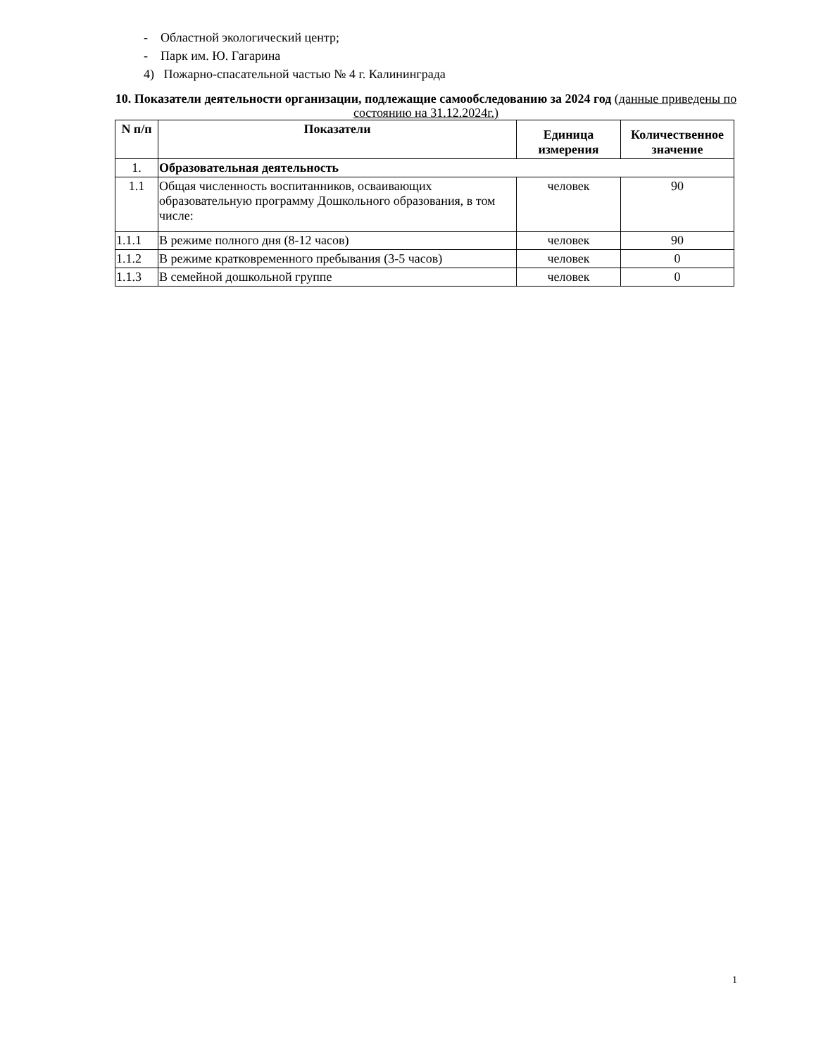- Областной экологический центр;
- Парк им. Ю. Гагарина
4) Пожарно-спасательной частью № 4 г. Калининграда
10. Показатели деятельности организации, подлежащие самообследованию за 2024 год (данные приведены по состоянию на 31.12.2024г.)
| N п/п | Показатели | Единица измерения | Количественное значение |
| --- | --- | --- | --- |
| 1. | Образовательная деятельность | | |
| 1.1 | Общая численность воспитанников, осваивающих образовательную программу Дошкольного образования, в том числе: | человек | 90 |
| 1.1.1 | В режиме полного дня (8-12 часов) | человек | 90 |
| 1.1.2 | В режиме кратковременного пребывания (3-5 часов) | человек | 0 |
| 1.1.3 | В семейной дошкольной группе | человек | 0 |
1